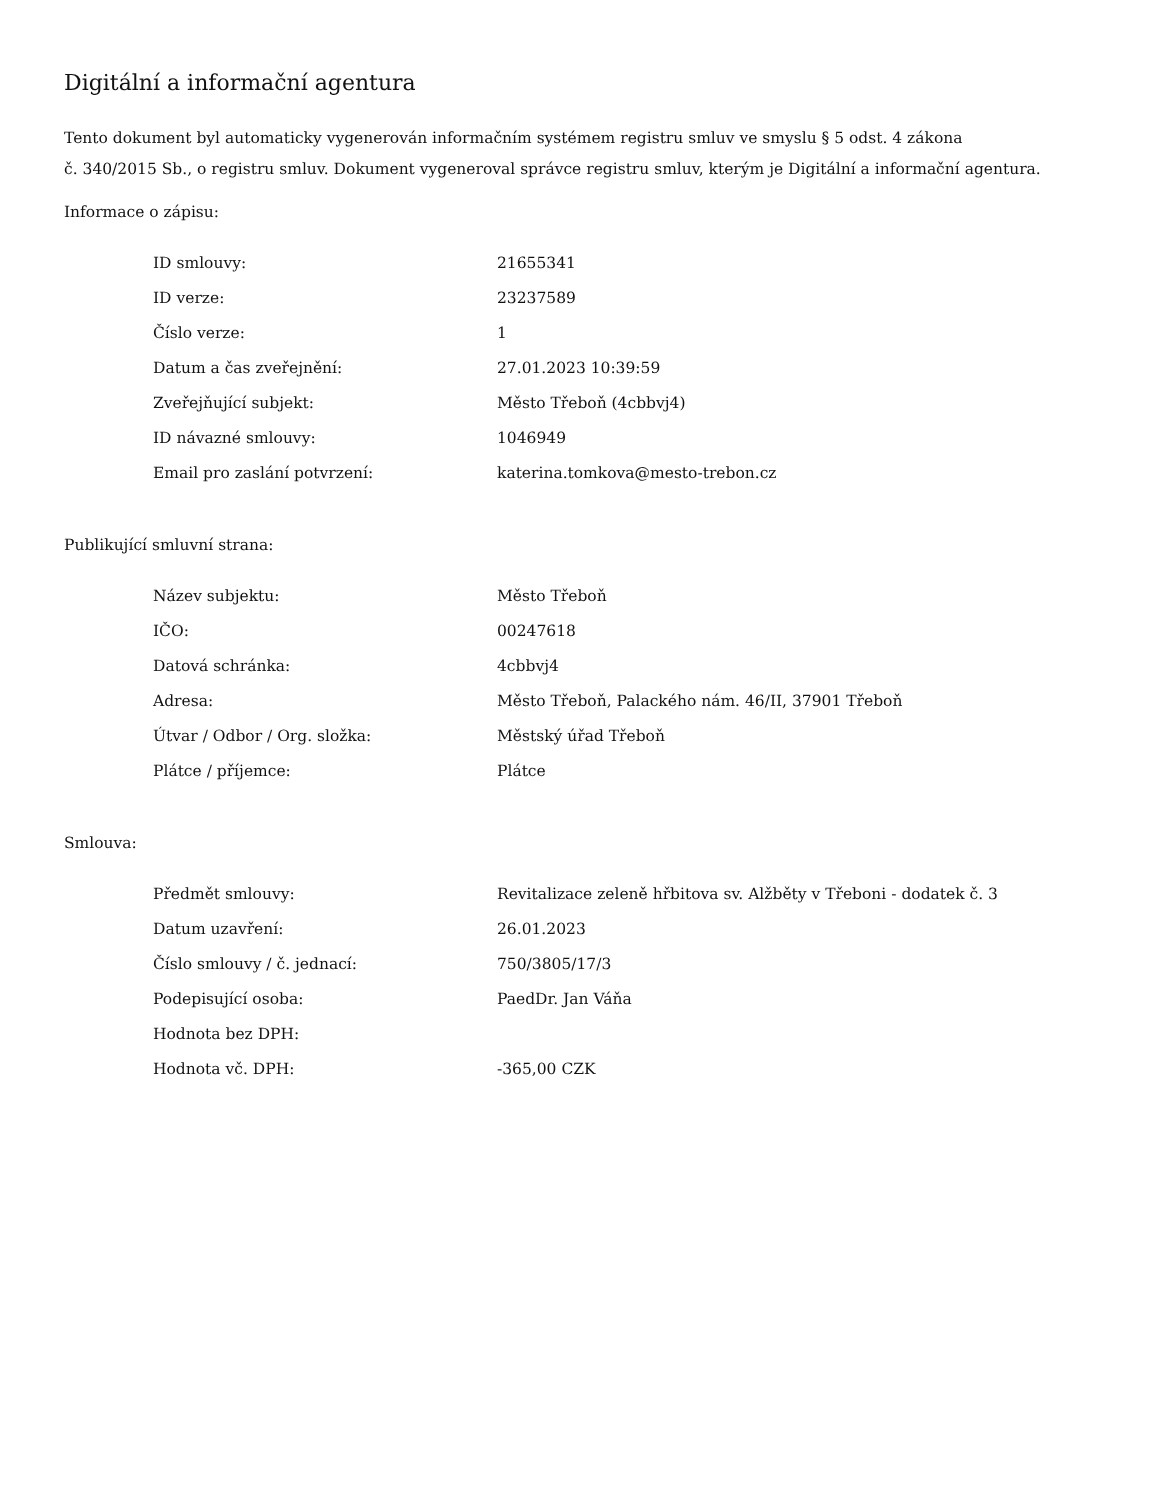Digitální a informační agentura
Tento dokument byl automaticky vygenerován informačním systémem registru smluv ve smyslu § 5 odst. 4 zákona
č. 340/2015 Sb., o registru smluv. Dokument vygeneroval správce registru smluv, kterým je Digitální a informační agentura.
Informace o zápisu:
| ID smlouvy: | 21655341 |
| ID verze: | 23237589 |
| Číslo verze: | 1 |
| Datum a čas zveřejnění: | 27.01.2023 10:39:59 |
| Zveřejňující subjekt: | Město Třeboň (4cbbvj4) |
| ID návazné smlouvy: | 1046949 |
| Email pro zaslání potvrzení: | katerina.tomkova@mesto-trebon.cz |
Publikující smluvní strana:
| Název subjektu: | Město Třeboň |
| IČO: | 00247618 |
| Datová schránka: | 4cbbvj4 |
| Adresa: | Město Třeboň, Palackého nám. 46/II, 37901 Třeboň |
| Útvar / Odbor / Org. složka: | Městský úřad Třeboň |
| Plátce / příjemce: | Plátce |
Smlouva:
| Předmět smlouvy: | Revitalizace zeleně hřbitova sv. Alžběty v Třeboni - dodatek č. 3 |
| Datum uzavření: | 26.01.2023 |
| Číslo smlouvy / č. jednací: | 750/3805/17/3 |
| Podepisující osoba: | PaedDr. Jan Váňa |
| Hodnota bez DPH: | |
| Hodnota vč. DPH: | -365,00 CZK |